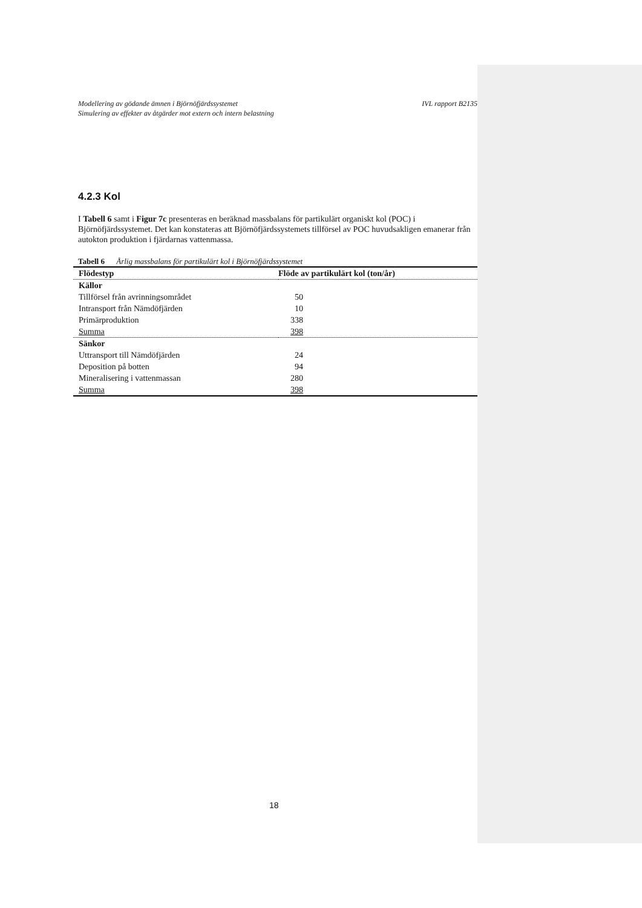Modellering av gödande ämnen i Björnöfjärdssystemet
Simulering av effekter av åtgärder mot extern och intern belastning
IVL rapport B2135
4.2.3 Kol
I Tabell 6 samt i Figur 7c presenteras en beräknad massbalans för partikulärt organiskt kol (POC) i Björnöfjärdssystemet. Det kan konstateras att Björnöfjärdssystemets tillförsel av POC huvudsakligen emanerar från autokton produktion i fjärdarnas vattenmassa.
Tabell 6 Årlig massbalans för partikulärt kol i Björnöfjärdssystemet
| Flödestyp | Flöde av partikulärt kol (ton/år) |
| --- | --- |
| Källor | |
| Tillförsel från avrinningsområdet | 50 |
| Intransport från Nämdöfjärden | 10 |
| Primärproduktion | 338 |
| Summa | 398 |
| Sänkor | |
| Uttransport till Nämdöfjärden | 24 |
| Deposition på botten | 94 |
| Mineralisering i vattenmassan | 280 |
| Summa | 398 |
18